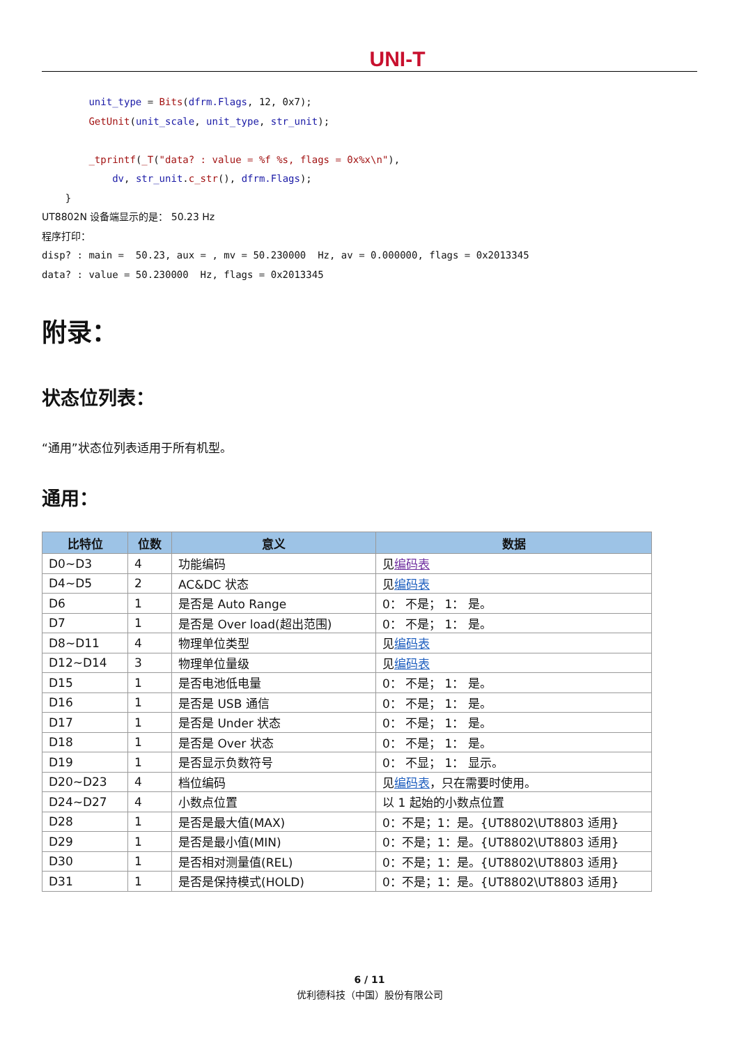UNI-T
        unit_type = Bits(dfrm.Flags, 12, 0x7);
        GetUnit(unit_scale, unit_type, str_unit);

        _tprintf(_T("data? : value = %f %s, flags = 0x%x\n"),
            dv, str_unit.c_str(), dfrm.Flags);
    }
UT8802N 设备端显示的是： 50.23 Hz
程序打印：
disp? : main =  50.23, aux = , mv = 50.230000  Hz, av = 0.000000, flags = 0x2013345
data? : value = 50.230000  Hz, flags = 0x2013345
附录：
状态位列表：
“通用”状态位列表适用于所有机型。
通用：
| 比特位 | 位数 | 意义 | 数据 |
| --- | --- | --- | --- |
| D0~D3 | 4 | 功能编码 | 见 编码表 |
| D4~D5 | 2 | AC&DC 状态 | 见 编码表 |
| D6 | 1 | 是否是 Auto Range | 0： 不是； 1： 是。 |
| D7 | 1 | 是否是 Over load(超出范围) | 0： 不是； 1： 是。 |
| D8~D11 | 4 | 物理单位类型 | 见 编码表 |
| D12~D14 | 3 | 物理单位量级 | 见 编码表 |
| D15 | 1 | 是否电池低电量 | 0： 不是； 1： 是。 |
| D16 | 1 | 是否是 USB 通信 | 0： 不是； 1： 是。 |
| D17 | 1 | 是否是 Under 状态 | 0： 不是； 1： 是。 |
| D18 | 1 | 是否是 Over 状态 | 0： 不是； 1： 是。 |
| D19 | 1 | 是否显示负数符号 | 0： 不显； 1： 显示。 |
| D20~D23 | 4 | 档位编码 | 见 编码表 ，只在需要时使用。 |
| D24~D27 | 4 | 小数点位置 | 以 1 起始的小数点位置 |
| D28 | 1 | 是否是最大值(MAX) | 0：不是；1：是。{UT8802\UT8803 适用} |
| D29 | 1 | 是否是最小值(MIN) | 0：不是；1：是。{UT8802\UT8803 适用} |
| D30 | 1 | 是否相对测量值(REL) | 0：不是；1：是。{UT8802\UT8803 适用} |
| D31 | 1 | 是否是保持模式(HOLD) | 0：不是；1：是。{UT8802\UT8803 适用} |
6 / 11
优利德科技（中国）股份有限公司